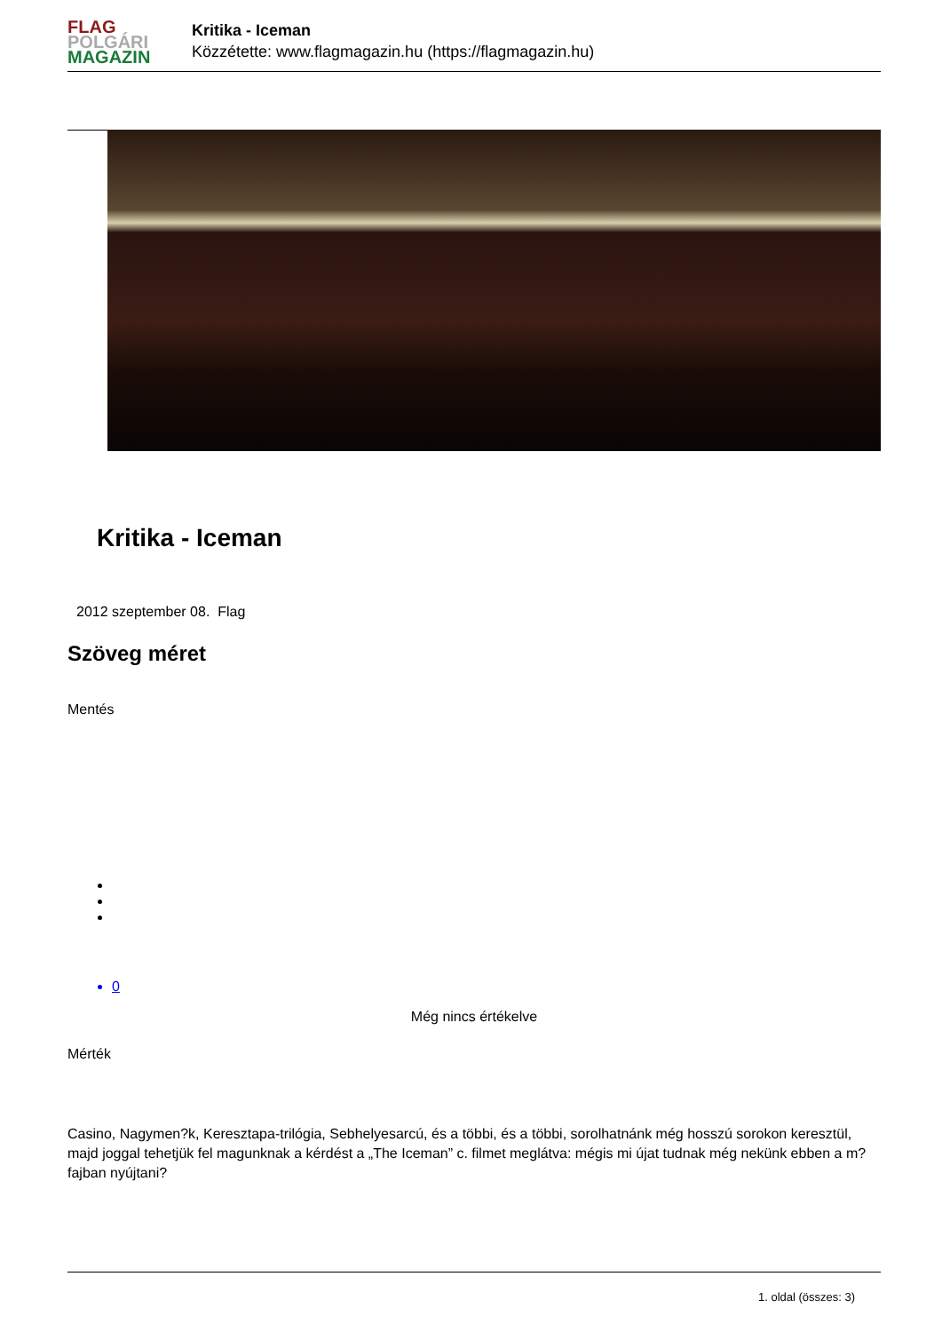FLAG
POLGÁRI
MAGAZIN
Kritika - Iceman
Közzétette: www.flagmagazin.hu (https://flagmagazin.hu)
Kritika - Iceman
2012 szeptember 08. Flag
Szöveg méret
Mentés
0
Még nincs értékelve
Mérték
Casino, Nagymen?k, Keresztapa-trilógia, Sebhelyesarcú, és a többi, és a többi, sorolhatnánk még hosszú sorokon keresztül, majd joggal tehetjük fel magunknak a kérdést a „The Iceman” c. filmet meglátva: mégis mi újat tudnak még nekünk ebben a m?fajban nyújtani?
1. oldal (összes: 3)